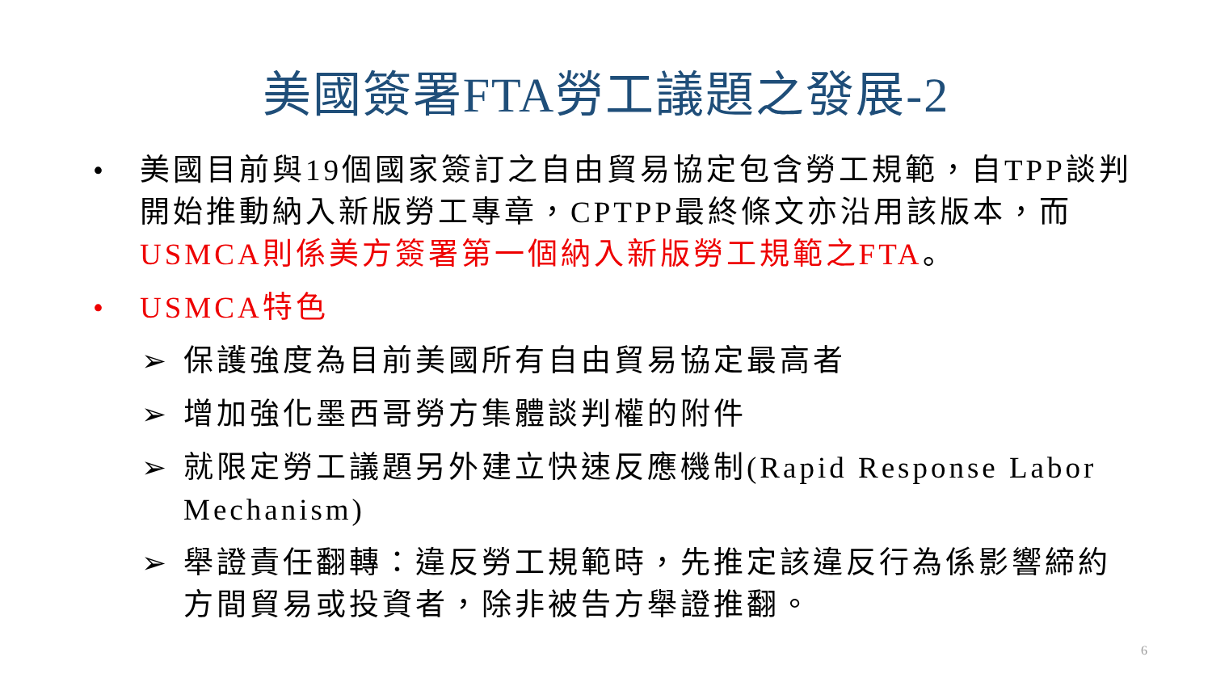美國簽署FTA勞工議題之發展-2
• 美國目前與19個國家簽訂之自由貿易協定包含勞工規範，自TPP談判開始推動納入新版勞工專章，CPTPP最終條文亦沿用該版本，而USMCA則係美方簽署第一個納入新版勞工規範之FTA。
• USMCA特色
➢ 保護強度為目前美國所有自由貿易協定最高者
➢ 增加強化墨西哥勞方集體談判權的附件
➢ 就限定勞工議題另外建立快速反應機制(Rapid Response Labor Mechanism)
➢ 舉證責任翻轉：違反勞工規範時，先推定該違反行為係影響締約方間貿易或投資者，除非被告方舉證推翻。
6